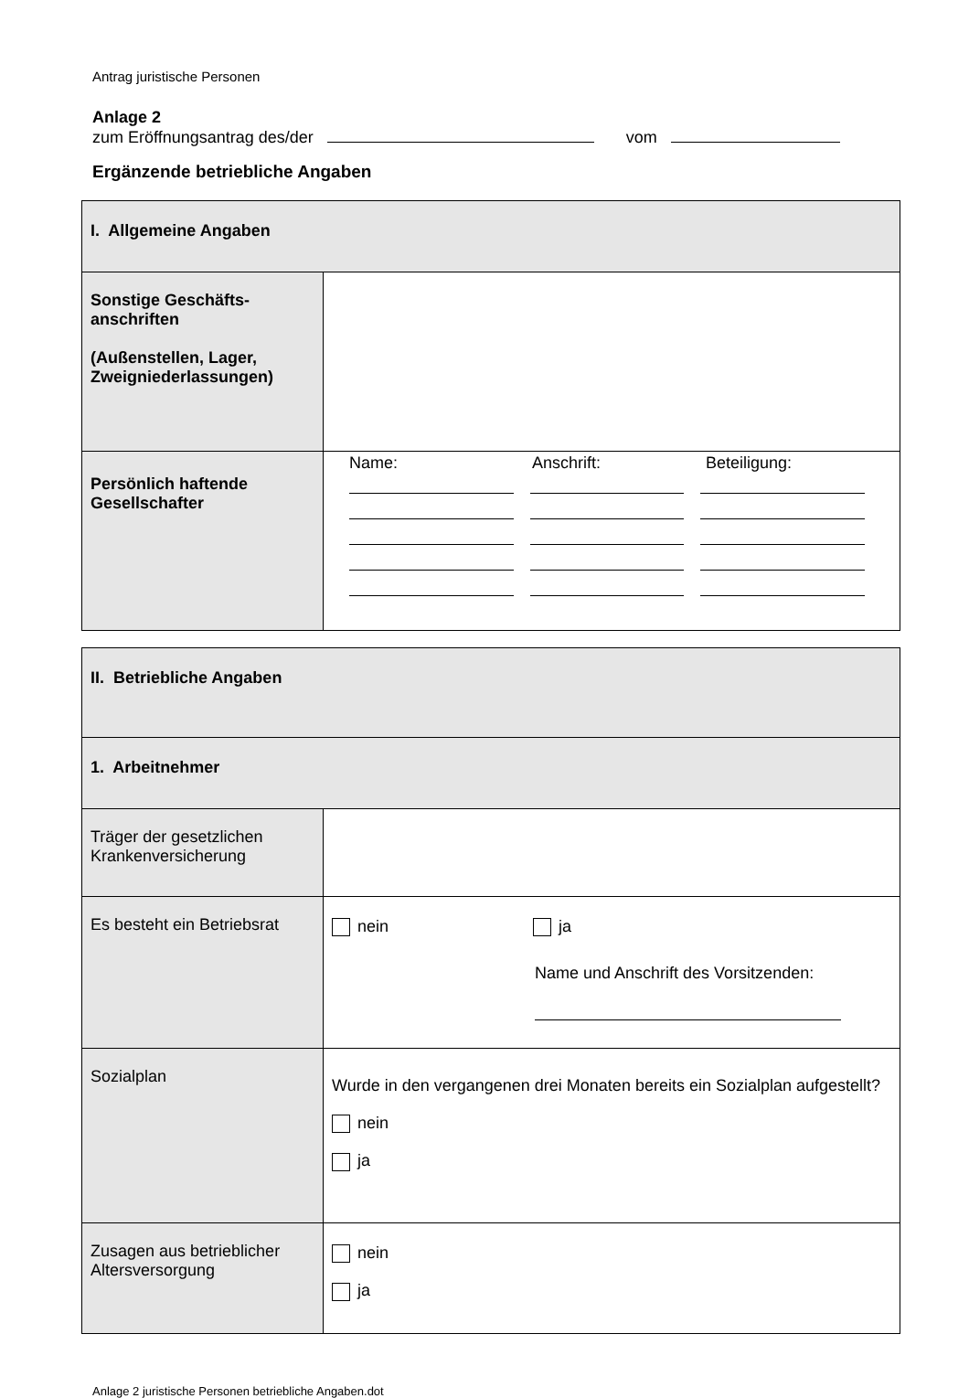Antrag juristische Personen
Anlage 2
zum Eröffnungsantrag des/der vom
Ergänzende betriebliche Angaben
| I. Allgemeine Angaben | |
| Sonstige Geschäfts- anschriften (Außenstellen, Lager, Zweigniederlassungen) | |
| Persönlich haftende Gesellschafter | Name: Anschrift: Beteiligung: |
| II. Betriebliche Angaben | |
| 1. Arbeitnehmer | |
| Träger der gesetzlichen Krankenversicherung | |
| Es besteht ein Betriebsrat | nein ja Name und Anschrift des Vorsitzenden: |
| Sozialplan | Wurde in den vergangenen drei Monaten bereits ein Sozialplan aufgestellt? nein ja |
| Zusagen aus betrieblicher Altersversorgung | nein ja |
Anlage 2 juristische Personen betriebliche Angaben.dot